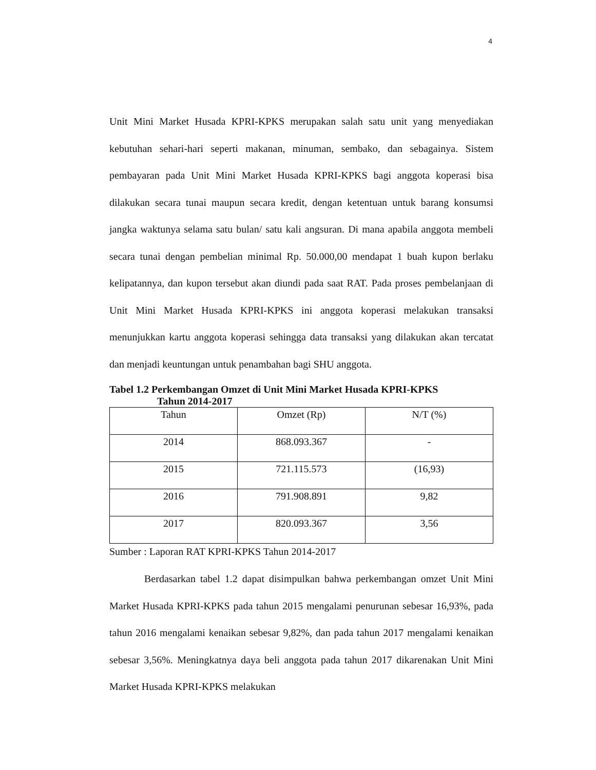4
Unit Mini Market Husada KPRI-KPKS merupakan salah satu unit yang menyediakan kebutuhan sehari-hari seperti makanan, minuman, sembako, dan sebagainya. Sistem pembayaran pada Unit Mini Market Husada KPRI-KPKS bagi anggota koperasi bisa dilakukan secara tunai maupun secara kredit, dengan ketentuan untuk barang konsumsi jangka waktunya selama satu bulan/ satu kali angsuran. Di mana apabila anggota membeli secara tunai dengan pembelian minimal Rp. 50.000,00 mendapat 1 buah kupon berlaku kelipatannya, dan kupon tersebut akan diundi pada saat RAT. Pada proses pembelanjaan di Unit Mini Market Husada KPRI-KPKS ini anggota koperasi melakukan transaksi menunjukkan kartu anggota koperasi sehingga data transaksi yang dilakukan akan tercatat dan menjadi keuntungan untuk penambahan bagi SHU anggota.
Tabel 1.2 Perkembangan Omzet di Unit Mini Market Husada KPRI-KPKS
Tahun 2014-2017
| Tahun | Omzet (Rp) | N/T (%) |
| 2014 | 868.093.367 | - |
| 2015 | 721.115.573 | (16,93) |
| 2016 | 791.908.891 | 9,82 |
| 2017 | 820.093.367 | 3,56 |
Sumber : Laporan RAT KPRI-KPKS Tahun 2014-2017
Berdasarkan tabel 1.2 dapat disimpulkan bahwa perkembangan omzet Unit Mini Market Husada KPRI-KPKS pada tahun 2015 mengalami penurunan sebesar 16,93%, pada tahun 2016 mengalami kenaikan sebesar 9,82%, dan pada tahun 2017 mengalami kenaikan sebesar 3,56%. Meningkatnya daya beli anggota pada tahun 2017 dikarenakan Unit Mini Market Husada KPRI-KPKS melakukan